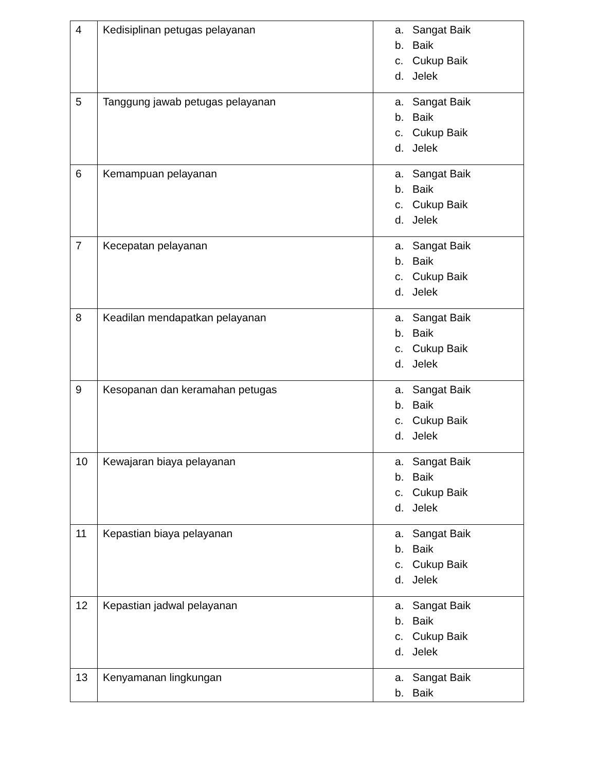| 4 | Kedisiplinan petugas pelayanan | a. Sangat Baik b. Baik c. Cukup Baik d. Jelek |
| 5 | Tanggung jawab petugas pelayanan | a. Sangat Baik b. Baik c. Cukup Baik d. Jelek |
| 6 | Kemampuan pelayanan | a. Sangat Baik b. Baik c. Cukup Baik d. Jelek |
| 7 | Kecepatan pelayanan | a. Sangat Baik b. Baik c. Cukup Baik d. Jelek |
| 8 | Keadilan mendapatkan pelayanan | a. Sangat Baik b. Baik c. Cukup Baik d. Jelek |
| 9 | Kesopanan dan keramahan petugas | a. Sangat Baik b. Baik c. Cukup Baik d. Jelek |
| 10 | Kewajaran biaya pelayanan | a. Sangat Baik b. Baik c. Cukup Baik d. Jelek |
| 11 | Kepastian biaya pelayanan | a. Sangat Baik b. Baik c. Cukup Baik d. Jelek |
| 12 | Kepastian jadwal pelayanan | a. Sangat Baik b. Baik c. Cukup Baik d. Jelek |
| 13 | Kenyamanan lingkungan | a. Sangat Baik b. Baik |